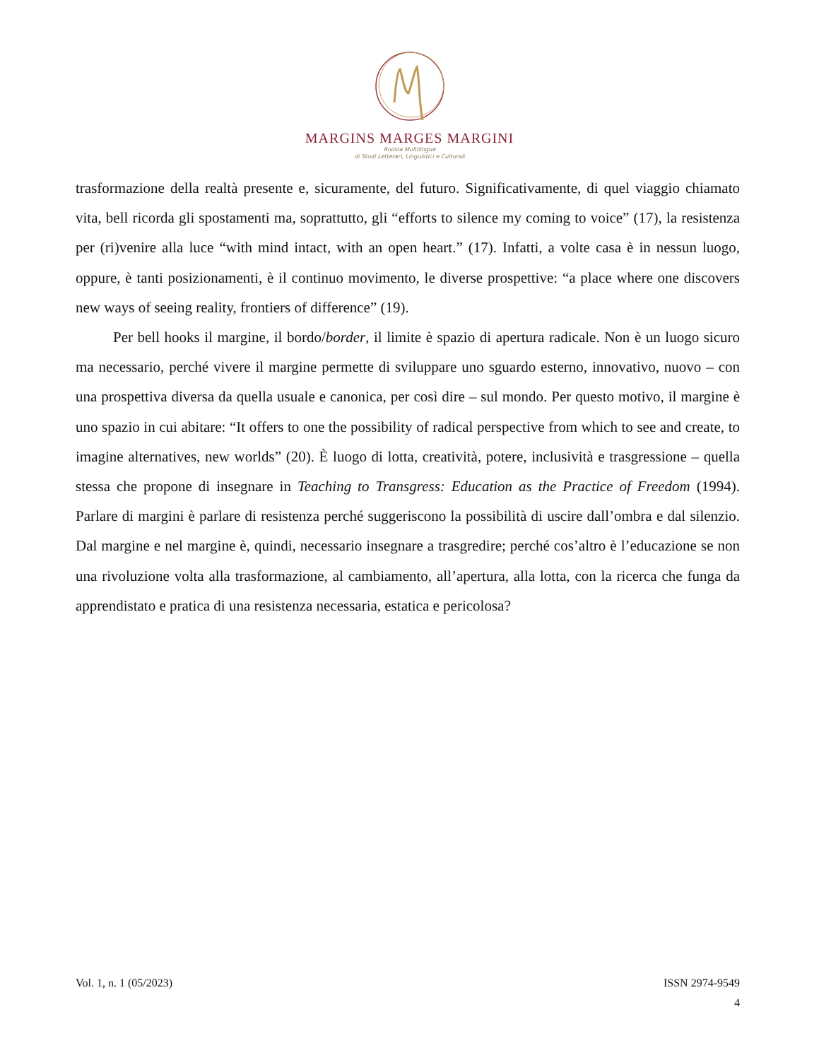MARGINS MARGES MARGINI
Rivista Multilingue
di Studi Letterari, Linguistici e Culturali
trasformazione della realtà presente e, sicuramente, del futuro. Significativamente, di quel viaggio chiamato vita, bell ricorda gli spostamenti ma, soprattutto, gli “efforts to silence my coming to voice” (17), la resistenza per (ri)venire alla luce “with mind intact, with an open heart.” (17). Infatti, a volte casa è in nessun luogo, oppure, è tanti posizionamenti, è il continuo movimento, le diverse prospettive: “a place where one discovers new ways of seeing reality, frontiers of difference” (19).
Per bell hooks il margine, il bordo/border, il limite è spazio di apertura radicale. Non è un luogo sicuro ma necessario, perché vivere il margine permette di sviluppare uno sguardo esterno, innovativo, nuovo – con una prospettiva diversa da quella usuale e canonica, per così dire – sul mondo. Per questo motivo, il margine è uno spazio in cui abitare: “It offers to one the possibility of radical perspective from which to see and create, to imagine alternatives, new worlds” (20). È luogo di lotta, creatività, potere, inclusività e trasgressione – quella stessa che propone di insegnare in Teaching to Transgress: Education as the Practice of Freedom (1994). Parlare di margini è parlare di resistenza perché suggeriscono la possibilità di uscire dall’ombra e dal silenzio. Dal margine e nel margine è, quindi, necessario insegnare a trasgredire; perché cos’altro è l’educazione se non una rivoluzione volta alla trasformazione, al cambiamento, all’apertura, alla lotta, con la ricerca che funga da apprendistato e pratica di una resistenza necessaria, estatica e pericolosa?
Vol. 1, n. 1 (05/2023) ISSN 2974-9549
4